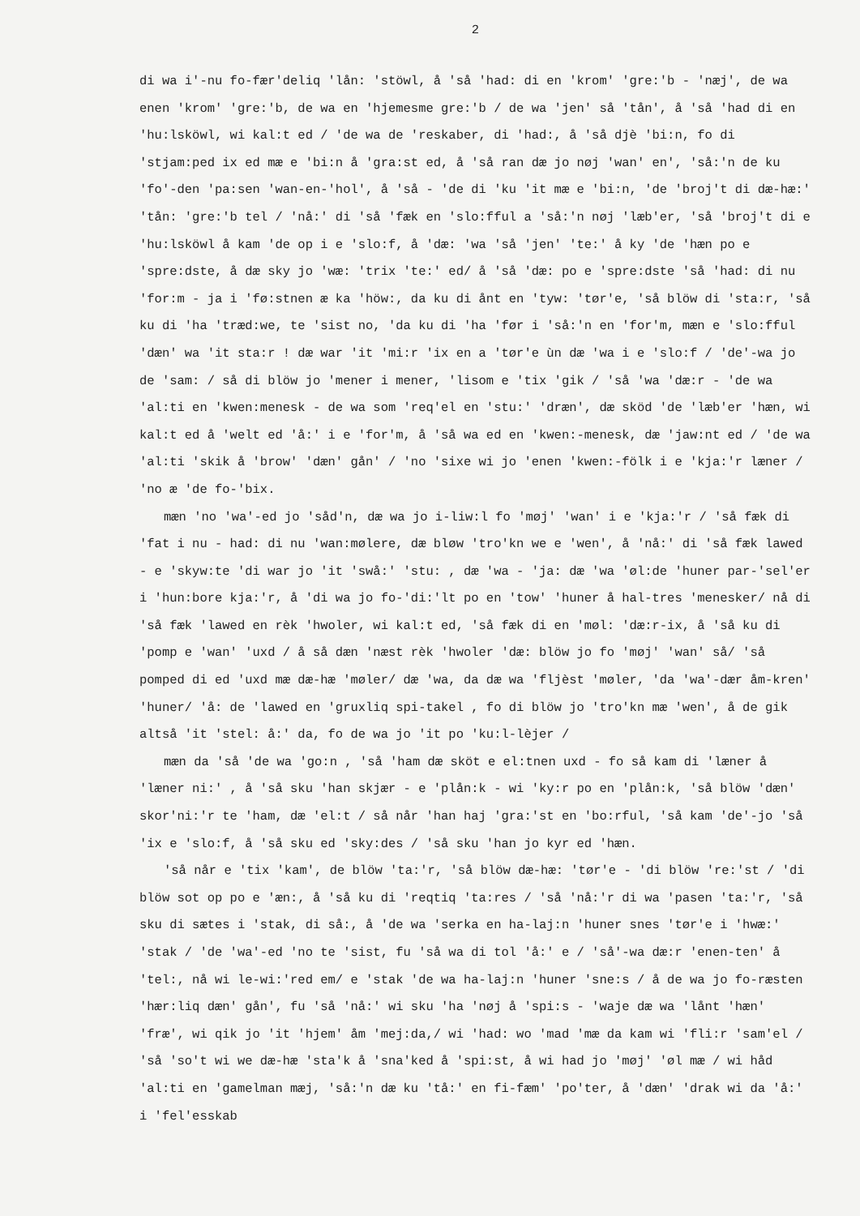2
di wa i'-nu fo-fær'deliq 'lån: 'stöwl, å 'så 'had: di en 'krom' 'gre:'b - 'næj', de wa enen 'krom' 'gre:'b, de wa en 'hjemesme gre:'b / de wa 'jen' så 'tån', å 'så 'had di en 'hu:lsköwl, wi kal:t ed / 'de wa de 'reskaber, di 'had:, å 'så djè 'bi:n, fo di 'stjam:ped ix ed mæ e 'bi:n å 'gra:st ed, å 'så ran dæ jo nøj 'wan' en', 'så:'n de ku 'fo'-den 'pa:sen 'wan-en-'hol', å 'så - 'de di 'ku 'it mæ e 'bi:n, 'de 'broj't di dæ-hæ:' 'tån: 'gre:'b tel / 'nå:' di 'så 'fæk en 'slo:fful a 'så:'n nøj 'læb'er, 'så 'broj't di e 'hu:lsköwl å kam 'de op i e 'slo:f, å 'dæ: 'wa 'så 'jen' 'te:' å ky 'de 'hæn po e 'spre:dste, å dæ sky jo 'wæ: 'trix 'te:' ed/ å 'så 'dæ: po e 'spre:dste 'så 'had: di nu 'for:m - ja i 'fø:stnen æ ka 'höw:, da ku di ånt en 'tyw: 'tør'e, 'så blöw di 'sta:r, 'så ku di 'ha 'træd:we, te 'sist no, 'da ku di 'ha 'før i 'så:'n en 'for'm, mæn e 'slo:fful 'dæn' wa 'it sta:r ! dæ war 'it 'mi:r 'ix en a 'tør'e ùn dæ 'wa i e 'slo:f / 'de'-wa jo de 'sam: / så di blöw jo 'mener i mener, 'lisom e 'tix 'gik / 'så 'wa 'dæ:r - 'de wa 'al:ti en 'kwen:menesk - de wa som 'req'el en 'stu:' 'dræn', dæ sköd 'de 'læb'er 'hæn, wi kal:t ed å 'welt ed 'å:' i e 'for'm, å 'så wa ed en 'kwen:-menesk, dæ 'jaw:nt ed / 'de wa 'al:ti 'skik å 'brow' 'dæn' gån' / 'no 'sixe wi jo 'enen 'kwen:-fölk i e 'kja:'r læner / 'no æ 'de fo-'bix.
mæn 'no 'wa'-ed jo 'såd'n, dæ wa jo i-liw:l fo 'møj' 'wan' i e 'kja:'r / 'så fæk di 'fat i nu - had: di nu 'wan:mølere, dæ bløw 'tro'kn we e 'wen', å 'nå:' di 'så fæk lawed - e 'skyw:te 'di war jo 'it 'swå:' 'stu: , dæ 'wa - 'ja: dæ 'wa 'øl:de 'huner par-'sel'er i 'hun:bore kja:'r, å 'di wa jo fo-'di:'lt po en 'tow' 'huner å hal-tres 'menesker/ nå di 'så fæk 'lawed en rèk 'hwoler, wi kal:t ed, 'så fæk di en 'møl: 'dæ:r-ix, å 'så ku di 'pomp e 'wan' 'uxd / å så dæn 'næst rèk 'hwoler 'dæ: blöw jo fo 'møj' 'wan' så/ 'så pomped di ed 'uxd mæ dæ-hæ 'møler/ dæ 'wa, da dæ wa 'fljèst 'møler, 'da 'wa'-dær åm-kren' 'huner/ 'å: de 'lawed en 'gruxliq spi-takel , fo di blöw jo 'tro'kn mæ 'wen', å de gik altså 'it 'stel: å:' da, fo de wa jo 'it po 'ku:l-lèjer /
mæn da 'så 'de wa 'go:n , 'så 'ham dæ sköt e el:tnen uxd - fo så kam di 'læner å 'læner ni:' , å 'så sku 'han skjær - e 'plån:k - wi 'ky:r po en 'plån:k, 'så blöw 'dæn' skor'ni:'r te 'ham, dæ 'el:t / så når 'han haj 'gra:'st en 'bo:rful, 'så kam 'de'-jo 'så 'ix e 'slo:f, å 'så sku ed 'sky:des / 'så sku 'han jo kyr ed 'hæn.
'så når e 'tix 'kam', de blöw 'ta:'r, 'så blöw dæ-hæ: 'tør'e - 'di blöw 're:'st / 'di blöw sot op po e 'æn:, å 'så ku di 'reqtiq 'ta:res / 'så 'nå:'r di wa 'pasen 'ta:'r, 'så sku di sætes i 'stak, di så:, å 'de wa 'serka en ha-laj:n 'huner snes 'tør'e i 'hwæ:' 'stak / 'de 'wa'-ed 'no te 'sist, fu 'så wa di tol 'å:' e / 'så'-wa dæ:r 'enen-ten' å 'tel:, nå wi le-wi:'red em/ e 'stak 'de wa ha-laj:n 'huner 'sne:s / å de wa jo fo-ræsten 'hær:liq dæn' gån', fu 'så 'nå:' wi sku 'ha 'nøj å 'spi:s - 'waje dæ wa 'lånt 'hæn' 'fræ', wi qik jo 'it 'hjem' åm 'mej:da,/ wi 'had: wo 'mad 'mæ da kam wi 'fli:r 'sam'el / 'så 'so't wi we dæ-hæ 'sta'k å 'sna'ked å 'spi:st, å wi had jo 'møj' 'øl mæ / wi håd 'al:ti en 'gamelman mæj, 'så:'n dæ ku 'tå:' en fi-fæm' 'po'ter, å 'dæn' 'drak wi da 'å:' i 'fel'esskab